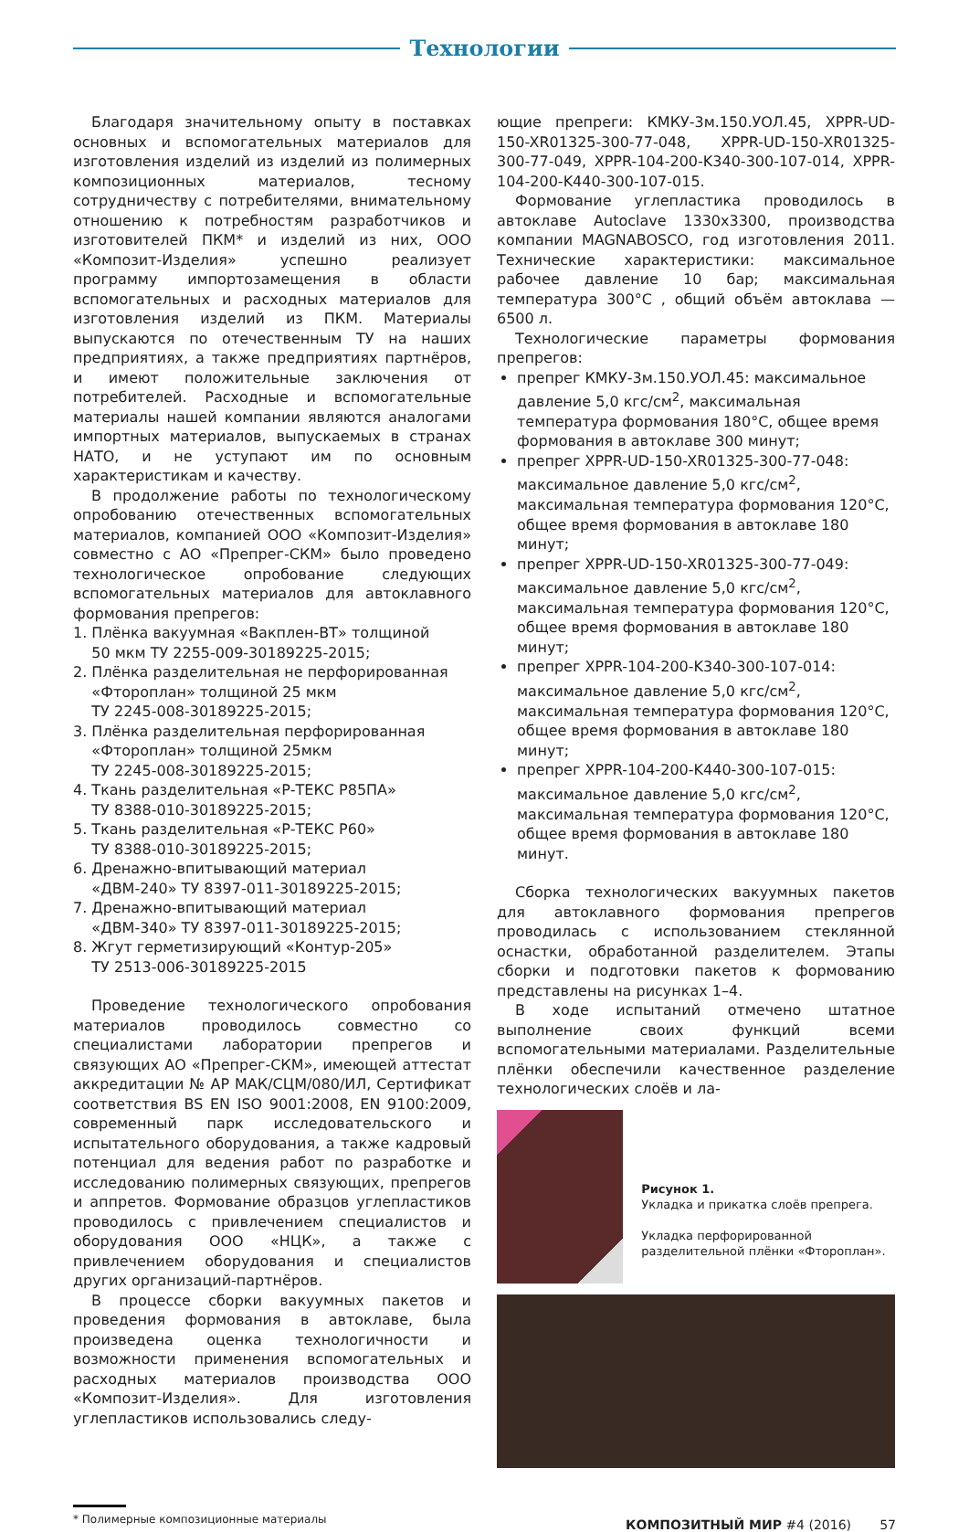Технологии
Благодаря значительному опыту в поставках основных и вспомогательных материалов для изготовления изделий из изделий из полимерных композиционных материалов, тесному сотрудничеству с потребителями, внимательному отношению к потребностям разработчиков и изготовителей ПКМ* и изделий из них, ООО «Композит-Изделия» успешно реализует программу импортозамещения в области вспомогательных и расходных материалов для изготовления изделий из ПКМ. Материалы выпускаются по отечественным ТУ на наших предприятиях, а также предприятиях партнёров, и имеют положительные заключения от потребителей. Расходные и вспомогательные материалы нашей компании являются аналогами импортных материалов, выпускаемых в странах НАТО, и не уступают им по основным характеристикам и качеству.
В продолжение работы по технологическому опробованию отечественных вспомогательных материалов, компанией ООО «Композит-Изделия» совместно с АО «Препрег-СКМ» было проведено технологическое опробование следующих вспомогательных материалов для автоклавного формования препрегов:
1. Плёнка вакуумная «Вакплен-ВТ» толщиной
50 мкм ТУ 2255-009-30189225-2015;
2. Плёнка разделительная не перфорированная
«Фтороплан» толщиной 25 мкм
ТУ 2245-008-30189225-2015;
3. Плёнка разделительная перфорированная
«Фтороплан» толщиной 25мкм
ТУ 2245-008-30189225-2015;
4. Ткань разделительная «Р-ТЕКС Р85ПА»
ТУ 8388-010-30189225-2015;
5. Ткань разделительная «Р-ТЕКС Р60»
ТУ 8388-010-30189225-2015;
6. Дренажно-впитывающий материал
«ДВМ-240» ТУ 8397-011-30189225-2015;
7. Дренажно-впитывающий материал
«ДВМ-340» ТУ 8397-011-30189225-2015;
8. Жгут герметизирующий «Контур-205»
ТУ 2513-006-30189225-2015
Проведение технологического опробования материалов проводилось совместно со специалистами лаборатории препрегов и связующих АО «Препрег-СКМ», имеющей аттестат аккредитации № АР МАК/СЦМ/080/ИЛ, Сертификат соответствия BS EN ISO 9001:2008, EN 9100:2009, современный парк исследовательского и испытательного оборудования, а также кадровый потенциал для ведения работ по разработке и исследованию полимерных связующих, препрегов и аппретов. Формование образцов углепластиков проводилось с привлечением специалистов и оборудования ООО «НЦК», а также с привлечением оборудования и специалистов других организаций-партнёров.
В процессе сборки вакуумных пакетов и проведения формования в автоклаве, была произведена оценка технологичности и возможности применения вспомогательных и расходных материалов производства ООО «Композит-Изделия». Для изготовления углепластиков использовались следу-
ющие препреги: КМКУ-3м.150.УОЛ.45, XPPR-UD-150-XR01325-300-77-048, XPPR-UD-150-XR01325-300-77-049, XPPR-104-200-K340-300-107-014, XPPR-104-200-K440-300-107-015.
Формование углепластика проводилось в автоклаве Autoclave 1330x3300, производства компании MAGNABOSCO, год изготовления 2011. Технические характеристики: максимальное рабочее давление 10 бар; максимальная температура 300°С , общий объём автоклава — 6500 л.
Технологические параметры формования препрегов:
препрег КМКУ-3м.150.УОЛ.45: максимальное давление 5,0 кгс/см<sup>2</sup>, максимальная температура формования 180°С, общее время формования в автоклаве 300 минут;
препрег XPPR-UD-150-XR01325-300-77-048: максимальное давление 5,0 кгс/см<sup>2</sup>, максимальная температура формования 120°С, общее время формования в автоклаве 180 минут;
препрег XPPR-UD-150-XR01325-300-77-049: максимальное давление 5,0 кгс/см<sup>2</sup>, максимальная температура формования 120°С, общее время формования в автоклаве 180 минут;
препрег XPPR-104-200-K340-300-107-014: максимальное давление 5,0 кгс/см<sup>2</sup>, максимальная температура формования 120°С, общее время формования в автоклаве 180 минут;
препрег XPPR-104-200-K440-300-107-015: максимальное давление 5,0 кгс/см<sup>2</sup>, максимальная температура формования 120°С, общее время формования в автоклаве 180 минут.
Сборка технологических вакуумных пакетов для автоклавного формования препрегов проводилась с использованием стеклянной оснастки, обработанной разделителем. Этапы сборки и подготовки пакетов к формованию представлены на рисунках 1–4.
В ходе испытаний отмечено штатное выполнение своих функций всеми вспомогательными материалами. Разделительные плёнки обеспечили качественное разделение технологических слоёв и ла-
Рисунок 1.
Укладка и прикатка слоёв препрега.
Укладка перфорированной разделительной плёнки «Фтороплан».
* Полимерные композиционные материалы
КОМПОЗИТНЫЙ МИР #4 (2016) 57